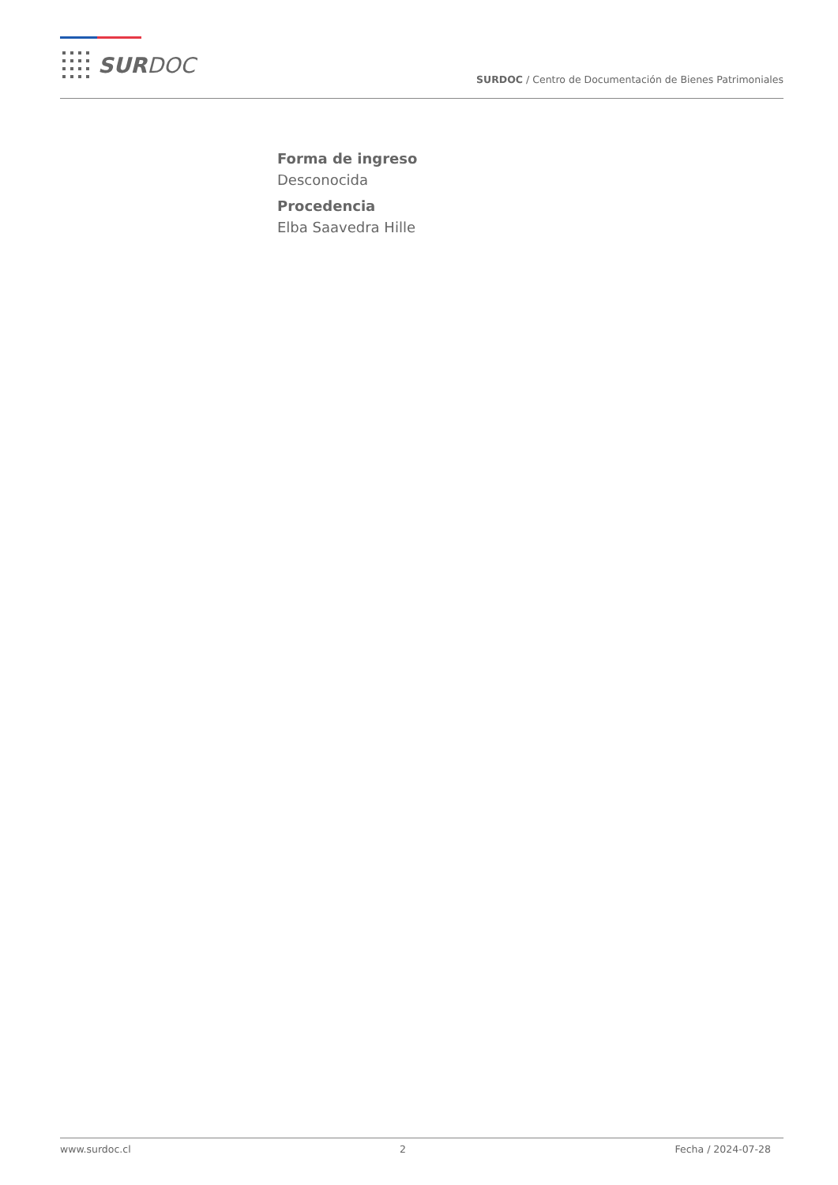SURDOC
SURDOC / Centro de Documentación de Bienes Patrimoniales
Forma de ingreso
Desconocida
Procedencia
Elba Saavedra Hille
www.surdoc.cl 2 Fecha / 2024-07-28